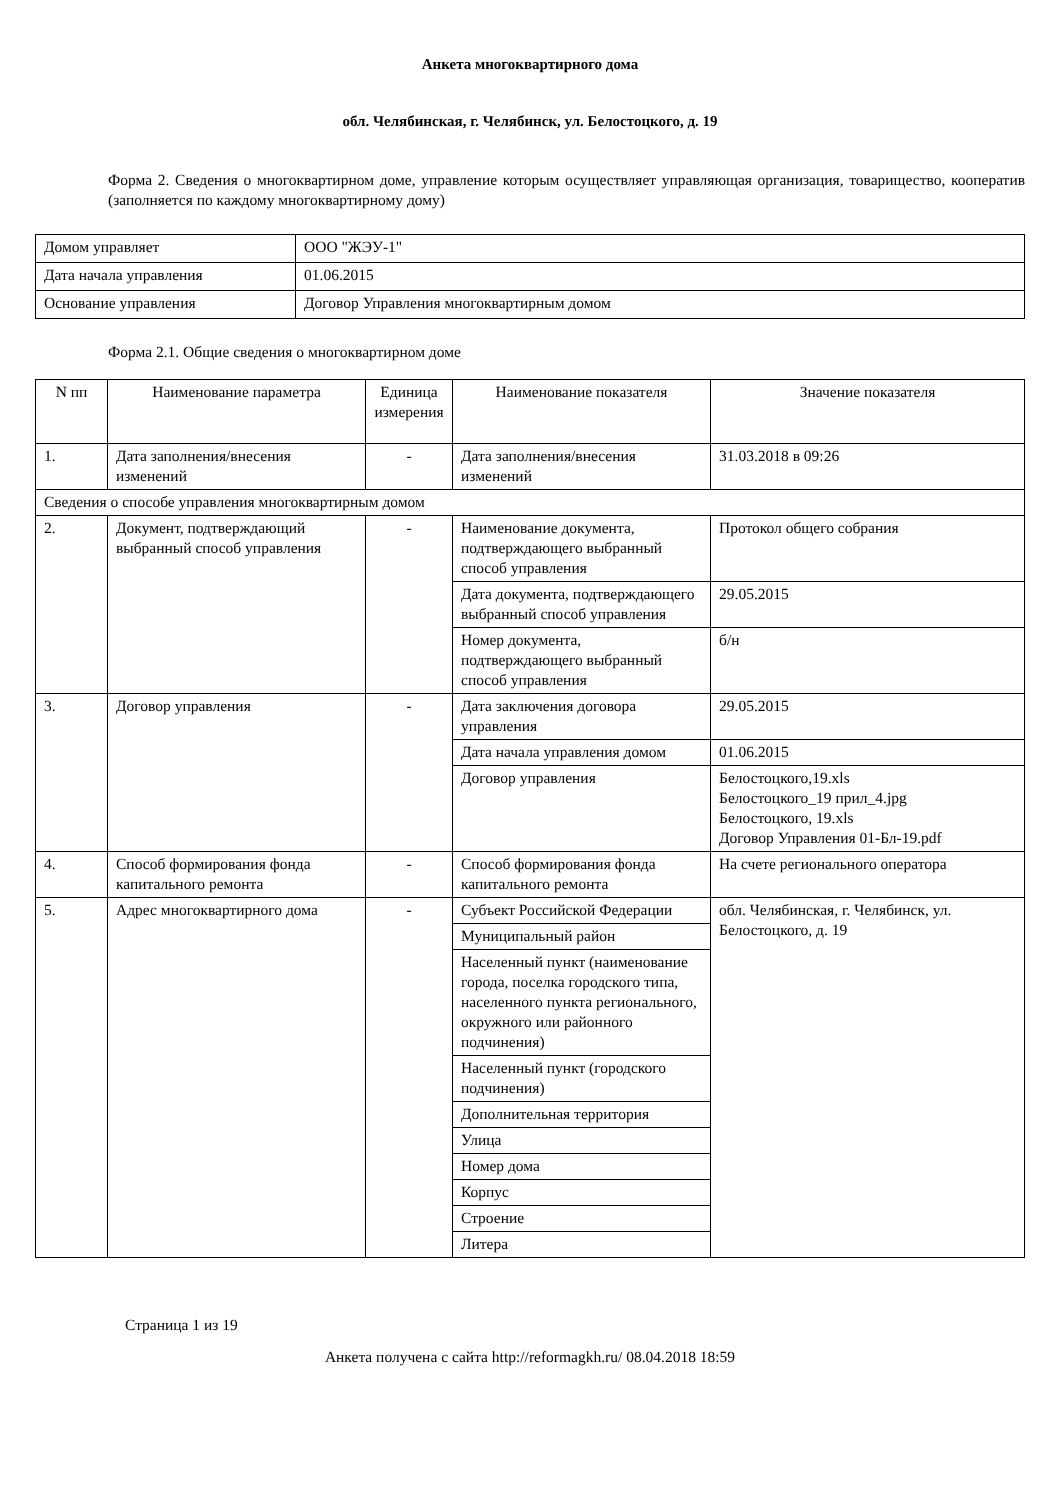Анкета многоквартирного дома
обл. Челябинская, г. Челябинск, ул. Белостоцкого, д. 19
Форма 2. Сведения о многоквартирном доме, управление которым осуществляет управляющая организация, товарищество, кооператив (заполняется по каждому многоквартирному дому)
| Домом управляет | ООО "ЖЭУ-1" |
| Дата начала управления | 01.06.2015 |
| Основание управления | Договор Управления многоквартирным домом |
Форма 2.1. Общие сведения о многоквартирном доме
| N пп | Наименование параметра | Единица измерения | Наименование показателя | Значение показателя |
| --- | --- | --- | --- | --- |
| 1. | Дата заполнения/внесения изменений | - | Дата заполнения/внесения изменений | 31.03.2018 в 09:26 |
| Сведения о способе управления многоквартирным домом | | | | |
| 2. | Документ, подтверждающий выбранный способ управления | - | Наименование документа, подтверждающего выбранный способ управления | Протокол общего собрания |
| | | | Дата документа, подтверждающего выбранный способ управления | 29.05.2015 |
| | | | Номер документа, подтверждающего выбранный способ управления | б/н |
| 3. | Договор управления | - | Дата заключения договора управления | 29.05.2015 |
| | | | Дата начала управления домом | 01.06.2015 |
| | | | Договор управления | Белостоцкого,19.xls Белостоцкого_19 прил_4.jpg Белостоцкого, 19.xls Договор Управления 01-Бл-19.pdf |
| 4. | Способ формирования фонда капитального ремонта | - | Способ формирования фонда капитального ремонта | На счете регионального оператора |
| 5. | Адрес многоквартирного дома | - | Субъект Российской Федерации | обл. Челябинская, г. Челябинск, ул. Белостоцкого, д. 19 |
| | | | Муниципальный район | |
| | | | Населенный пункт (наименование города, поселка городского типа, населенного пункта регионального, окружного или районного подчинения) | |
| | | | Населенный пункт (городского подчинения) | |
| | | | Дополнительная территория | |
| | | | Улица | |
| | | | Номер дома | |
| | | | Корпус | |
| | | | Строение | |
| | | | Литера | |
Страница 1 из 19
Анкета получена с сайта http://reformagkh.ru/ 08.04.2018 18:59